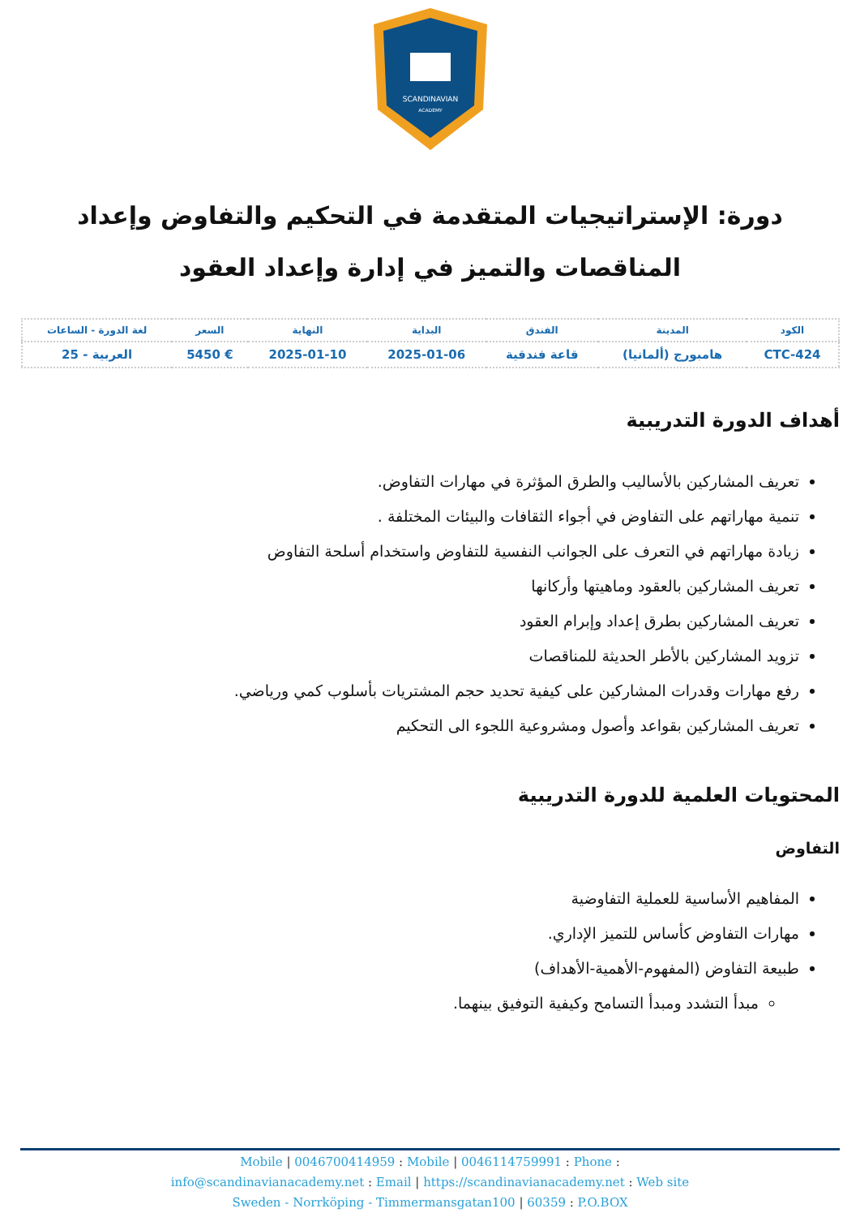SCANDINAVIAN
ACADEMY
دورة: الإستراتيجيات المتقدمة في التحكيم والتفاوض وإعداد المناقصات والتميز في إدارة وإعداد العقود
| الكود | المدينة | الفندق | البداية | النهاية | السعر | لغة الدورة - الساعات |
| --- | --- | --- | --- | --- | --- | --- |
| CTC-424 | هامبورج (ألمانيا) | قاعة فندقية | 2025-01-06 | 2025-01-10 | € 5450 | العربية - 25 |
أهداف الدورة التدريبية
تعريف المشاركين بالأساليب والطرق المؤثرة في مهارات التفاوض.
تنمية مهاراتهم على التفاوض في أجواء الثقافات والبيئات المختلفة .
زيادة مهاراتهم في التعرف على الجوانب النفسية للتفاوض واستخدام أسلحة التفاوض
تعريف المشاركين بالعقود وماهيتها وأركانها
تعريف المشاركين بطرق إعداد وإبرام العقود
تزويد المشاركين بالأطر الحديثة للمناقصات
رفع مهارات وقدرات المشاركين على كيفية تحديد حجم المشتريات بأسلوب كمي ورياضي.
تعريف المشاركين بقواعد وأصول ومشروعية اللجوء الى التحكيم
المحتويات العلمية للدورة التدريبية
التفاوض
المفاهيم الأساسية للعملية التفاوضية
مهارات التفاوض كأساس للتميز الإداري.
طبيعة التفاوض (المفهوم-الأهمية-الأهداف)
مبدأ التشدد ومبدأ التسامح وكيفية التوفيق بينهما.
Mobile | 0046700414959 : Mobile | 0046114759991 : Phone :
info@scandinavianacademy.net : Email | https://scandinavianacademy.net : Web site
Sweden - Norrköping - Timmermansgatan100 | 60359 : P.O.BOX